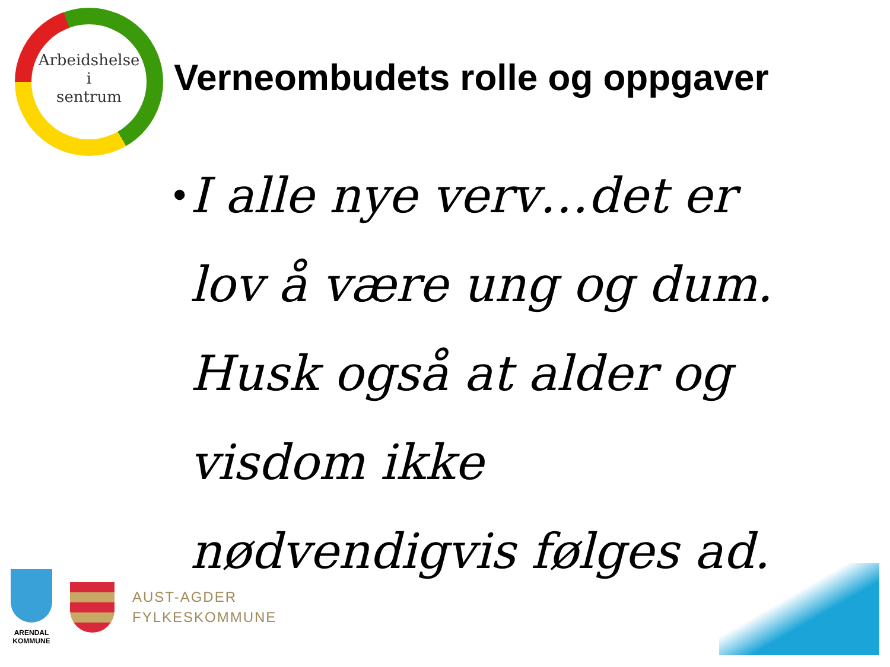Arbeidshelse
i
sentrum
Verneombudets rolle og oppgaver
•
I alle nye verv…det er lov å være ung og dum. Husk også at alder og visdom ikke nødvendigvis følges ad.
ARENDAL
KOMMUNE
AUST-AGDER
FYLKESKOMMUNE